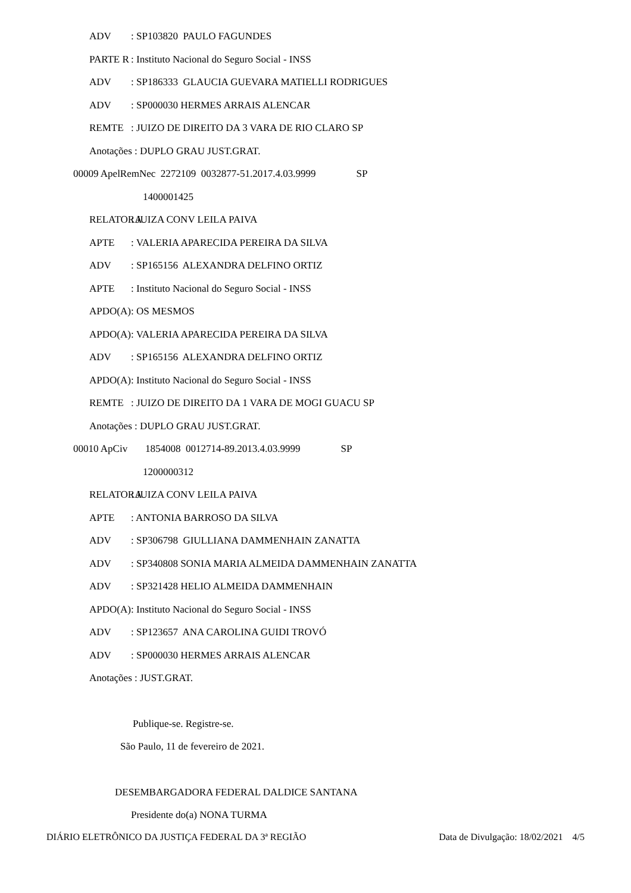ADV: SP103820 PAULO FAGUNDES
PARTE R: Instituto Nacional do Seguro Social - INSS
ADV: SP186333 GLAUCIA GUEVARA MATIELLI RODRIGUES
ADV: SP000030 HERMES ARRAIS ALENCAR
REMTE: JUIZO DE DIREITO DA 3 VARA DE RIO CLARO SP
Anotações : DUPLO GRAU JUST.GRAT.
00009 ApelRemNec 2272109 0032877-51.2017.4.03.9999 SP
1400001425
RELATORA: JUIZA CONV LEILA PAIVA
APTE: VALERIA APARECIDA PEREIRA DA SILVA
ADV: SP165156 ALEXANDRA DELFINO ORTIZ
APTE: Instituto Nacional do Seguro Social - INSS
APDO(A): OS MESMOS
APDO(A): VALERIA APARECIDA PEREIRA DA SILVA
ADV: SP165156 ALEXANDRA DELFINO ORTIZ
APDO(A): Instituto Nacional do Seguro Social - INSS
REMTE: JUIZO DE DIREITO DA 1 VARA DE MOGI GUACU SP
Anotações : DUPLO GRAU JUST.GRAT.
00010 ApCiv 1854008 0012714-89.2013.4.03.9999 SP
1200000312
RELATORA: JUIZA CONV LEILA PAIVA
APTE: ANTONIA BARROSO DA SILVA
ADV: SP306798 GIULLIANA DAMMENHAIN ZANATTA
ADV: SP340808 SONIA MARIA ALMEIDA DAMMENHAIN ZANATTA
ADV: SP321428 HELIO ALMEIDA DAMMENHAIN
APDO(A): Instituto Nacional do Seguro Social - INSS
ADV: SP123657 ANA CAROLINA GUIDI TROVÓ
ADV: SP000030 HERMES ARRAIS ALENCAR
Anotações : JUST.GRAT.
Publique-se. Registre-se.
São Paulo, 11 de fevereiro de 2021.
DESEMBARGADORA FEDERAL DALDICE SANTANA
Presidente do(a) NONA TURMA
DIÁRIO ELETRÔNICO DA JUSTIÇA FEDERAL DA 3ª REGIÃO Data de Divulgação: 18/02/2021 4/5